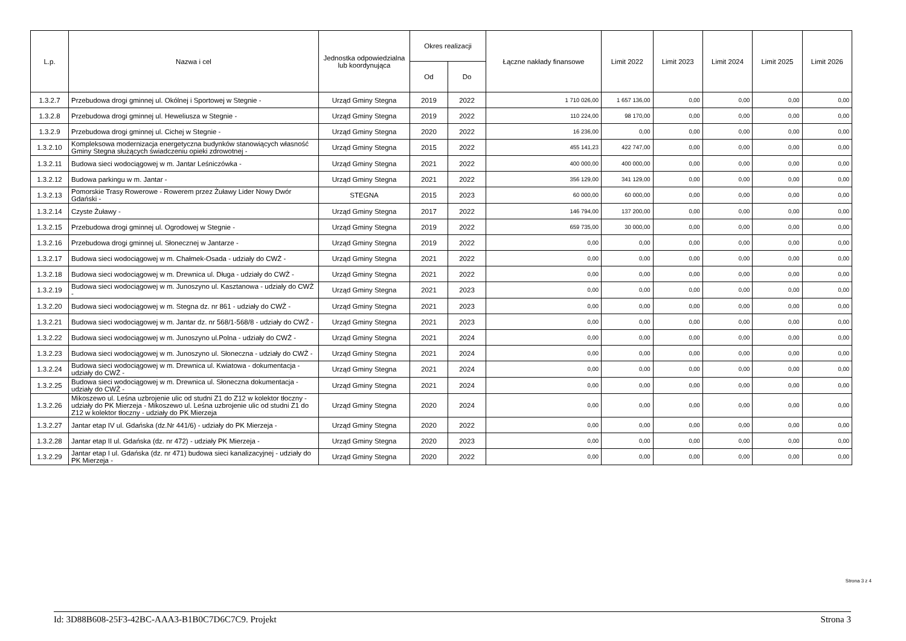| L.p. | Nazwa i cel | Jednostka odpowiedzialna lub koordynująca | Okres realizacji | | Łączne nakłady finansowe | Limit 2022 | Limit 2023 | Limit 2024 | Limit 2025 | Limit 2026 |
| --- | --- | --- | --- | --- | --- | --- | --- | --- | --- | --- |
| | | | Od | Do | | | | | | |
| 1.3.2.7 | Przebudowa drogi gminnej ul. Okólnej i Sportowej w Stegnie - | Urząd Gminy Stegna | 2019 | 2022 | 1 710 026,00 | 1 657 136,00 | 0,00 | 0,00 | 0,00 | 0,00 |
| 1.3.2.8 | Przebudowa drogi gminnej ul. Heweliusza w Stegnie - | Urząd Gminy Stegna | 2019 | 2022 | 110 224,00 | 98 170,00 | 0,00 | 0,00 | 0,00 | 0,00 |
| 1.3.2.9 | Przebudowa drogi gminnej ul. Cichej w Stegnie - | Urząd Gminy Stegna | 2020 | 2022 | 16 236,00 | 0,00 | 0,00 | 0,00 | 0,00 | 0,00 |
| 1.3.2.10 | Kompleksowa modernizacja energetyczna budynków stanowiących własność Gminy Stegna służących świadczeniu opieki zdrowotnej - | Urząd Gminy Stegna | 2015 | 2022 | 455 141,23 | 422 747,00 | 0,00 | 0,00 | 0,00 | 0,00 |
| 1.3.2.11 | Budowa sieci wodociągowej w m. Jantar Leśniczówka - | Urząd Gminy Stegna | 2021 | 2022 | 400 000,00 | 400 000,00 | 0,00 | 0,00 | 0,00 | 0,00 |
| 1.3.2.12 | Budowa parkingu w m. Jantar - | Urząd Gminy Stegna | 2021 | 2022 | 356 129,00 | 341 129,00 | 0,00 | 0,00 | 0,00 | 0,00 |
| 1.3.2.13 | Pomorskie Trasy Rowerowe - Rowerem przez Żuławy Lider Nowy Dwór Gdański - | STEGNA | 2015 | 2023 | 60 000,00 | 60 000,00 | 0,00 | 0,00 | 0,00 | 0,00 |
| 1.3.2.14 | Czyste Żuławy - | Urząd Gminy Stegna | 2017 | 2022 | 146 794,00 | 137 200,00 | 0,00 | 0,00 | 0,00 | 0,00 |
| 1.3.2.15 | Przebudowa drogi gminnej ul. Ogrodowej w Stegnie - | Urząd Gminy Stegna | 2019 | 2022 | 659 735,00 | 30 000,00 | 0,00 | 0,00 | 0,00 | 0,00 |
| 1.3.2.16 | Przebudowa drogi gminnej ul. Słonecznej w Jantarze - | Urząd Gminy Stegna | 2019 | 2022 | 0,00 | 0,00 | 0,00 | 0,00 | 0,00 | 0,00 |
| 1.3.2.17 | Budowa sieci wodociągowej w m. Chałmek-Osada - udziały do CWŻ - | Urząd Gminy Stegna | 2021 | 2022 | 0,00 | 0,00 | 0,00 | 0,00 | 0,00 | 0,00 |
| 1.3.2.18 | Budowa sieci wodociągowej w m. Drewnica ul. Długa - udziały do CWŻ - | Urząd Gminy Stegna | 2021 | 2022 | 0,00 | 0,00 | 0,00 | 0,00 | 0,00 | 0,00 |
| 1.3.2.19 | Budowa sieci wodociągowej w m. Junoszyno ul. Kasztanowa - udziały do CWŻ - | Urząd Gminy Stegna | 2021 | 2023 | 0,00 | 0,00 | 0,00 | 0,00 | 0,00 | 0,00 |
| 1.3.2.20 | Budowa sieci wodociągowej w m. Stegna dz. nr 861 - udziały do CWŻ - | Urząd Gminy Stegna | 2021 | 2023 | 0,00 | 0,00 | 0,00 | 0,00 | 0,00 | 0,00 |
| 1.3.2.21 | Budowa sieci wodociągowej w m. Jantar dz. nr 568/1-568/8 - udziały do CWŻ - | Urząd Gminy Stegna | 2021 | 2023 | 0,00 | 0,00 | 0,00 | 0,00 | 0,00 | 0,00 |
| 1.3.2.22 | Budowa sieci wodociągowej w m. Junoszyno ul.Polna - udziały do CWŻ - | Urząd Gminy Stegna | 2021 | 2024 | 0,00 | 0,00 | 0,00 | 0,00 | 0,00 | 0,00 |
| 1.3.2.23 | Budowa sieci wodociągowej w m. Junoszyno ul. Słoneczna - udziały do CWŻ - | Urząd Gminy Stegna | 2021 | 2024 | 0,00 | 0,00 | 0,00 | 0,00 | 0,00 | 0,00 |
| 1.3.2.24 | Budowa sieci wodociągowej w m. Drewnica ul. Kwiatowa - dokumentacja - udziały do CWŻ - | Urząd Gminy Stegna | 2021 | 2024 | 0,00 | 0,00 | 0,00 | 0,00 | 0,00 | 0,00 |
| 1.3.2.25 | Budowa sieci wodociągowej w m. Drewnica ul. Słoneczna dokumentacja - udziały do CWŻ - | Urząd Gminy Stegna | 2021 | 2024 | 0,00 | 0,00 | 0,00 | 0,00 | 0,00 | 0,00 |
| 1.3.2.26 | Mikoszewo ul. Leśna uzbrojenie ulic od studni Z1 do Z12 w kolektor tłoczny - udziały do PK Mierzeja - Mikoszewo ul. Leśna uzbrojenie ulic od studni Z1 do Z12 w kolektor tłoczny - udziały do PK Mierzeja | Urząd Gminy Stegna | 2020 | 2024 | 0,00 | 0,00 | 0,00 | 0,00 | 0,00 | 0,00 |
| 1.3.2.27 | Jantar etap IV ul. Gdańska (dz.Nr 441/6) - udziały do PK Mierzeja - | Urząd Gminy Stegna | 2020 | 2022 | 0,00 | 0,00 | 0,00 | 0,00 | 0,00 | 0,00 |
| 1.3.2.28 | Jantar etap II ul. Gdańska (dz. nr 472) - udziały PK Mierzeja - | Urząd Gminy Stegna | 2020 | 2023 | 0,00 | 0,00 | 0,00 | 0,00 | 0,00 | 0,00 |
| 1.3.2.29 | Jantar etap I ul. Gdańska (dz. nr 471) budowa sieci kanalizacyjnej - udziały do PK Mierzeja - | Urząd Gminy Stegna | 2020 | 2022 | 0,00 | 0,00 | 0,00 | 0,00 | 0,00 | 0,00 |
Strona 3 z 4
Id: 3D88B608-25F3-42BC-AAA3-B1B0C7D6C7C9. Projekt Strona 3